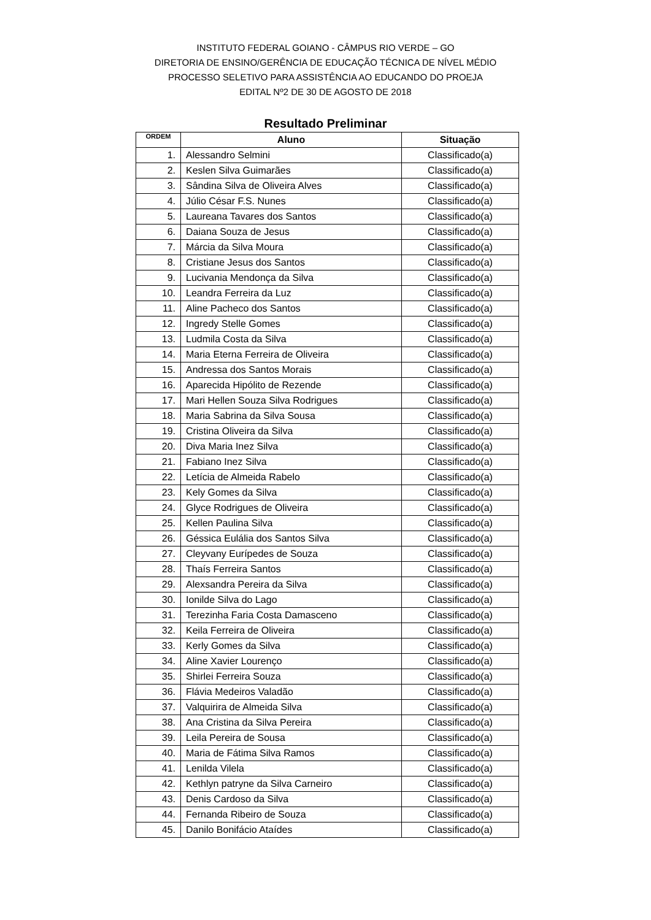INSTITUTO FEDERAL GOIANO - CÂMPUS RIO VERDE – GO
DIRETORIA DE ENSINO/GERÊNCIA DE EDUCAÇÃO TÉCNICA DE NÍVEL MÉDIO
PROCESSO SELETIVO PARA ASSISTÊNCIA AO EDUCANDO DO PROEJA
EDITAL Nº2 DE 30 DE AGOSTO DE 2018
Resultado Preliminar
| ORDEM | Aluno | Situação |
| --- | --- | --- |
| 1. | Alessandro Selmini | Classificado(a) |
| 2. | Keslen Silva Guimarães | Classificado(a) |
| 3. | Sândina Silva de Oliveira Alves | Classificado(a) |
| 4. | Júlio César F.S. Nunes | Classificado(a) |
| 5. | Laureana Tavares dos Santos | Classificado(a) |
| 6. | Daiana Souza de Jesus | Classificado(a) |
| 7. | Márcia da Silva Moura | Classificado(a) |
| 8. | Cristiane Jesus dos Santos | Classificado(a) |
| 9. | Lucivania Mendonça da Silva | Classificado(a) |
| 10. | Leandra Ferreira da Luz | Classificado(a) |
| 11. | Aline Pacheco dos Santos | Classificado(a) |
| 12. | Ingredy Stelle Gomes | Classificado(a) |
| 13. | Ludmila Costa da Silva | Classificado(a) |
| 14. | Maria Eterna Ferreira de Oliveira | Classificado(a) |
| 15. | Andressa dos Santos Morais | Classificado(a) |
| 16. | Aparecida Hipólito de Rezende | Classificado(a) |
| 17. | Mari Hellen Souza Silva Rodrigues | Classificado(a) |
| 18. | Maria Sabrina da Silva Sousa | Classificado(a) |
| 19. | Cristina Oliveira da Silva | Classificado(a) |
| 20. | Diva Maria Inez Silva | Classificado(a) |
| 21. | Fabiano Inez Silva | Classificado(a) |
| 22. | Letícia de Almeida Rabelo | Classificado(a) |
| 23. | Kely Gomes da Silva | Classificado(a) |
| 24. | Glyce Rodrigues de Oliveira | Classificado(a) |
| 25. | Kellen Paulina Silva | Classificado(a) |
| 26. | Géssica Eulália dos Santos Silva | Classificado(a) |
| 27. | Cleyvany Eurípedes de Souza | Classificado(a) |
| 28. | Thaís Ferreira Santos | Classificado(a) |
| 29. | Alexsandra Pereira da Silva | Classificado(a) |
| 30. | Ionilde Silva do Lago | Classificado(a) |
| 31. | Terezinha Faria Costa Damasceno | Classificado(a) |
| 32. | Keila Ferreira de Oliveira | Classificado(a) |
| 33. | Kerly Gomes da Silva | Classificado(a) |
| 34. | Aline Xavier Lourenço | Classificado(a) |
| 35. | Shirlei Ferreira Souza | Classificado(a) |
| 36. | Flávia Medeiros Valadão | Classificado(a) |
| 37. | Valquirira de Almeida Silva | Classificado(a) |
| 38. | Ana Cristina da Silva Pereira | Classificado(a) |
| 39. | Leila Pereira de Sousa | Classificado(a) |
| 40. | Maria de Fátima Silva Ramos | Classificado(a) |
| 41. | Lenilda Vilela | Classificado(a) |
| 42. | Kethlyn patryne da Silva Carneiro | Classificado(a) |
| 43. | Denis Cardoso da Silva | Classificado(a) |
| 44. | Fernanda Ribeiro de Souza | Classificado(a) |
| 45. | Danilo Bonifácio Ataídes | Classificado(a) |